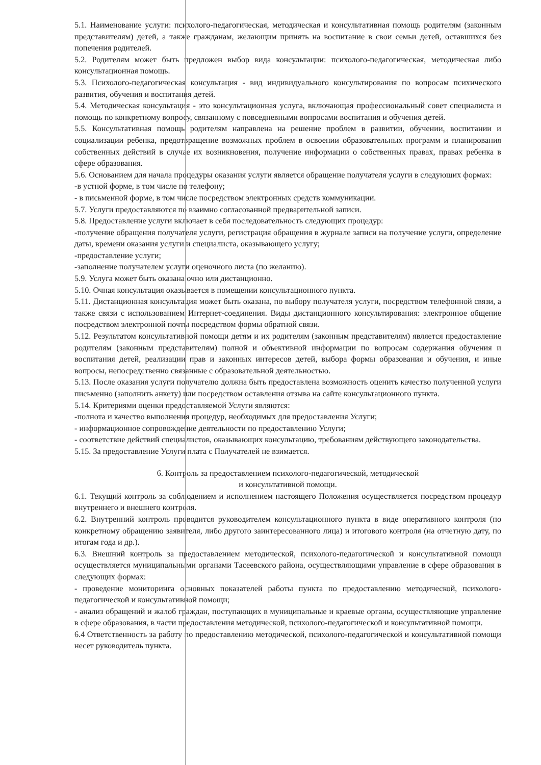5.1. Наименование услуги: психолого-педагогическая, методическая и консультативная помощь родителям (законным представителям) детей, а также гражданам, желающим принять на воспитание в свои семьи детей, оставшихся без попечения родителей.
5.2. Родителям может быть предложен выбор вида консультации: психолого-педагогическая, методическая либо консультационная помощь.
5.3. Психолого-педагогическая консультация - вид индивидуального консультирования по вопросам психического развития, обучения и воспитания детей.
5.4. Методическая консультация - это консультационная услуга, включающая профессиональный совет специалиста и помощь по конкретному вопросу, связанному с повседневными вопросами воспитания и обучения детей.
5.5. Консультативная помощь родителям направлена на решение проблем в развитии, обучении, воспитании и социализации ребенка, предотвращение возможных проблем в освоении образовательных программ и планирования собственных действий в случае их возникновения, получение информации о собственных правах, правах ребенка в сфере образования.
5.6. Основанием для начала процедуры оказания услуги является обращение получателя услуги в следующих формах:
-в устной форме, в том числе по телефону;
- в письменной форме, в том числе посредством электронных средств коммуникации.
5.7. Услуги предоставляются по взаимно согласованной предварительной записи.
5.8. Предоставление услуги включает в себя последовательность следующих процедур:
-получение обращения получателя услуги, регистрация обращения в журнале записи на получение услуги, определение даты, времени оказания услуги и специалиста, оказывающего услугу;
-предоставление услуги;
-заполнение получателем услуги оценочного листа (по желанию).
5.9. Услуга может быть оказана очно или дистанционно.
5.10. Очная консультация оказывается в помещении консультационного пункта.
5.11. Дистанционная консультация может быть оказана, по выбору получателя услуги, посредством телефонной связи, а также связи с использованием Интернет-соединения. Виды дистанционного консультирования: электронное общение посредством электронной почты посредством формы обратной связи.
5.12. Результатом консультативной помощи детям и их родителям (законным представителям) является предоставление родителям (законным представителям) полной и объективной информации по вопросам содержания обучения и воспитания детей, реализации прав и законных интересов детей, выбора формы образования и обучения, и иные вопросы, непосредственно связанные с образовательной деятельностью.
5.13. После оказания услуги получателю должна быть предоставлена возможность оценить качество полученной услуги письменно (заполнить анкету) или посредством оставления отзыва на сайте консультационного пункта.
5.14. Критериями оценки предоставляемой Услуги являются:
-полнота и качество выполнения процедур, необходимых для предоставления Услуги;
- информационное сопровождение деятельности по предоставлению Услуги;
- соответствие действий специалистов, оказывающих консультацию, требованиям действующего законодательства.
5.15. За предоставление Услуги плата с Получателей не взимается.
6. Контроль за предоставлением психолого-педагогической, методической
и консультативной помощи.
6.1. Текущий контроль за соблюдением и исполнением настоящего Положения осуществляется посредством процедур внутреннего и внешнего контроля.
6.2. Внутренний контроль проводится руководителем консультационного пункта в виде оперативного контроля (по конкретному обращению заявителя, либо другого заинтересованного лица) и итогового контроля (на отчетную дату, по итогам года и др.).
6.3. Внешний контроль за предоставлением методической, психолого-педагогической и консультативной помощи осуществляется муниципальными органами Тасеевского района, осуществляющими управление в сфере образования в следующих формах:
- проведение мониторинга основных показателей работы пункта по предоставлению методической, психолого-педагогической и консультативной помощи;
- анализ обращений и жалоб граждан, поступающих в муниципальные и краевые органы, осуществляющие управление в сфере образования, в части предоставления методической, психолого-педагогической и консультативной помощи.
6.4 Ответственность за работу по предоставлению методической, психолого-педагогической и консультативной помощи несет руководитель пункта.